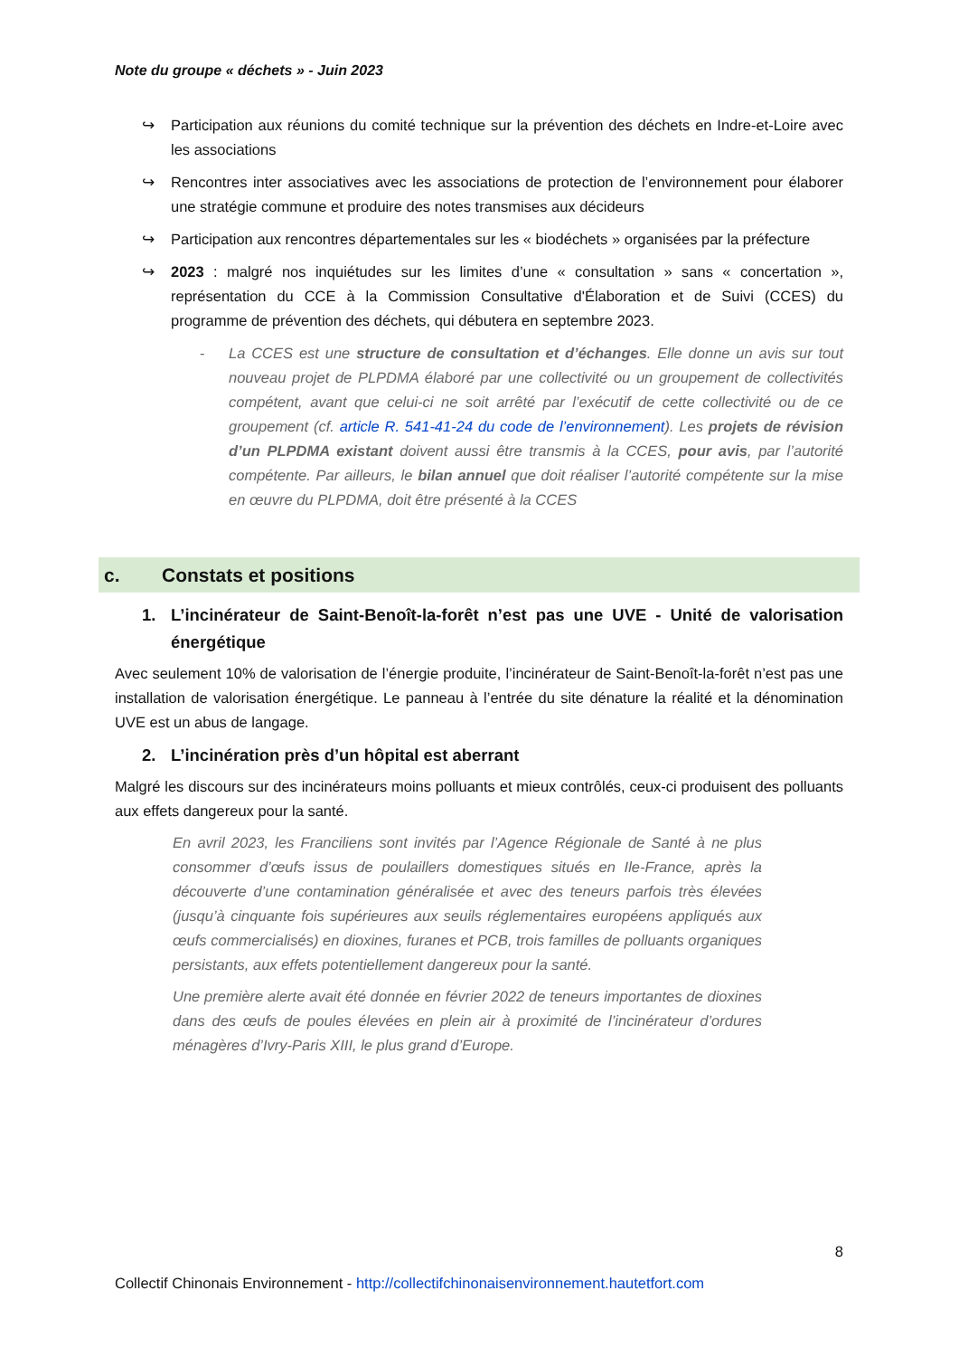Note du groupe « déchets » - Juin 2023
↪ Participation aux réunions du comité technique sur la prévention des déchets en Indre-et-Loire avec les associations
↪ Rencontres inter associatives avec les associations de protection de l’environnement pour élaborer une stratégie commune et produire des notes transmises aux décideurs
↪ Participation aux rencontres départementales sur les « biodéchets » organisées par la préfecture
↪ 2023 : malgré nos inquiétudes sur les limites d’une « consultation » sans « concertation », représentation du CCE à la Commission Consultative d'Élaboration et de Suivi (CCES) du programme de prévention des déchets, qui débutera en septembre 2023.
- La CCES est une structure de consultation et d’échanges. Elle donne un avis sur tout nouveau projet de PLPDMA élaboré par une collectivité ou un groupement de collectivités compétent, avant que celui-ci ne soit arrêté par l’exécutif de cette collectivité ou de ce groupement (cf. article R. 541-41-24 du code de l’environnement). Les projets de révision d’un PLPDMA existant doivent aussi être transmis à la CCES, pour avis, par l’autorité compétente. Par ailleurs, le bilan annuel que doit réaliser l’autorité compétente sur la mise en œuvre du PLPDMA, doit être présenté à la CCES
c. Constats et positions
1. L’incinérateur de Saint-Benoît-la-forêt n’est pas une UVE - Unité de valorisation énergétique
Avec seulement 10% de valorisation de l’énergie produite, l’incinérateur de Saint-Benoît-la-forêt n’est pas une installation de valorisation énergétique. Le panneau à l’entrée du site dénature la réalité et la dénomination UVE est un abus de langage.
2. L’incinération près d’un hôpital est aberrant
Malgré les discours sur des incinérateurs moins polluants et mieux contrôlés, ceux-ci produisent des polluants aux effets dangereux pour la santé.
En avril 2023, les Franciliens sont invités par l’Agence Régionale de Santé à ne plus consommer d’œufs issus de poulaillers domestiques situés en Ile-France, après la découverte d’une contamination généralisée et avec des teneurs parfois très élevées (jusqu’à cinquante fois supérieures aux seuils réglementaires européens appliqués aux œufs commercialisés) en dioxines, furanes et PCB, trois familles de polluants organiques persistants, aux effets potentiellement dangereux pour la santé.
Une première alerte avait été donnée en février 2022 de teneurs importantes de dioxines dans des œufs de poules élevées en plein air à proximité de l’incinérateur d’ordures ménagères d’Ivry-Paris XIII, le plus grand d’Europe.
8
Collectif Chinonais Environnement - http://collectifchinonaisenvironnement.hautetfort.com